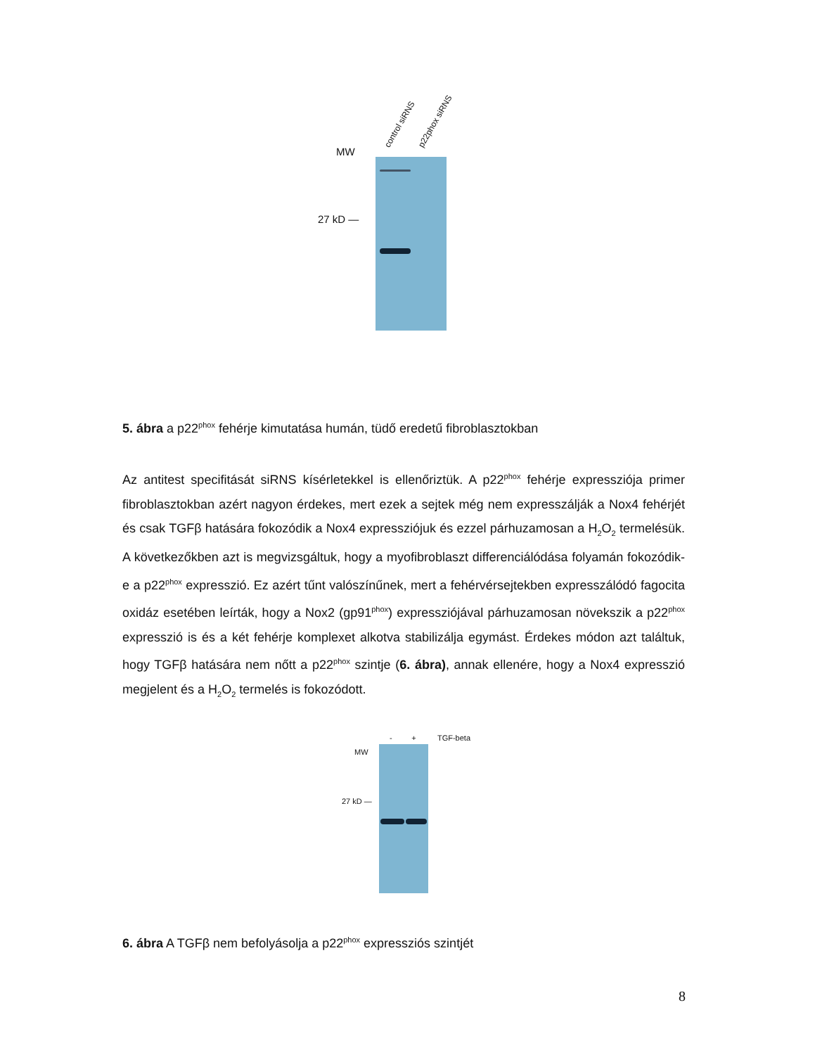MW
control siRNS p22phox siRNS
27 kD —
5. ábra a p22<sup>phox</sup> fehérje kimutatása humán, tüdő eredetű fibroblasztokban
Az antitest specifitását siRNS kísérletekkel is ellenőriztük. A p22<sup>phox</sup> fehérje expressziója primer fibroblasztokban azért nagyon érdekes, mert ezek a sejtek még nem expresszálják a Nox4 fehérjét és csak TGFβ hatására fokozódik a Nox4 expressziójuk és ezzel párhuzamosan a H<sub>2</sub>O<sub>2</sub> termelésük. A következőkben azt is megvizsgáltuk, hogy a myofibroblaszt differenciálódása folyamán fokozódik-e a p22<sup>phox</sup> expresszió. Ez azért tűnt valószínűnek, mert a fehérvérsejtekben expresszálódó fagocita oxidáz esetében leírták, hogy a Nox2 (gp91<sup>phox</sup>) expressziójával párhuzamosan növekszik a p22<sup>phox</sup> expresszió is és a két fehérje komplexet alkotva stabilizálja egymást. Érdekes módon azt találtuk, hogy TGFβ hatására nem nőtt a p22<sup>phox</sup> szintje (6. ábra), annak ellenére, hogy a Nox4 expresszió megjelent és a H<sub>2</sub>O<sub>2</sub> termelés is fokozódott.
- + TGF-beta
MW
27 kD —
6. ábra A TGFβ nem befolyásolja a p22<sup>phox</sup> expressziós szintjét
8